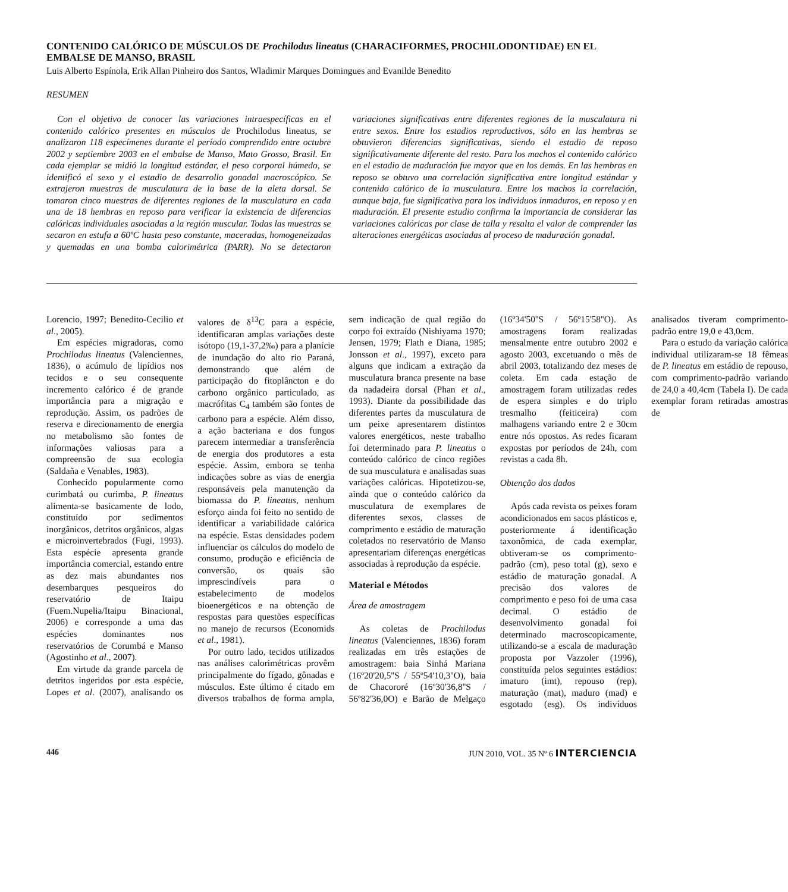CONTENIDO CALÓRICO DE MÚSCULOS DE Prochilodus lineatus (CHARACIFORMES, PROCHILODONTIDAE) EN EL EMBALSE DE MANSO, BRASIL
Luis Alberto Espínola, Erik Allan Pinheiro dos Santos, Wladimir Marques Domingues and Evanilde Benedito
RESUMEN
Con el objetivo de conocer las variaciones intraespecíficas en el contenido calórico presentes en músculos de Prochilodus lineatus, se analizaron 118 especímenes durante el período comprendido entre octubre 2002 y septiembre 2003 en el embalse de Manso, Mato Grosso, Brasil. En cada ejemplar se midió la longitud estándar, el peso corporal húmedo, se identificó el sexo y el estadio de desarrollo gonadal macroscópico. Se extrajeron muestras de musculatura de la base de la aleta dorsal. Se tomaron cinco muestras de diferentes regiones de la musculatura en cada una de 18 hembras en reposo para verificar la existencia de diferencias calóricas individuales asociadas a la región muscular. Todas las muestras se secaron en estufa a 60ºC hasta peso constante, maceradas, homogeneizadas y quemadas en una bomba calorimétrica (PARR). No se detectaron variaciones significativas entre diferentes regiones de la musculatura ni entre sexos. Entre los estadios reproductivos, sólo en las hembras se obtuvieron diferencias significativas, siendo el estadio de reposo significativamente diferente del resto. Para los machos el contenido calórico en el estadio de maduración fue mayor que en los demás. En las hembras en reposo se obtuvo una correlación significativa entre longitud estándar y contenido calórico de la musculatura. Entre los machos la correlación, aunque baja, fue significativa para los individuos inmaduros, en reposo y en maduración. El presente estudio confirma la importancia de considerar las variaciones calóricas por clase de talla y resalta el valor de comprender las alteraciones energéticas asociadas al proceso de maduración gonadal.
Lorencio, 1997; Benedito-Cecilio et al., 2005).
Em espécies migradoras, como Prochilodus lineatus (Valenciennes, 1836), o acúmulo de lipídios nos tecidos e o seu consequente incremento calórico é de grande importância para a migração e reprodução. Assim, os padrões de reserva e direcionamento de energia no metabolismo são fontes de informações valiosas para a compreensão de sua ecologia (Saldaña e Venables, 1983).
Conhecido popularmente como curimbatá ou curimba, P. lineatus alimenta-se basicamente de lodo, constituído por sedimentos inorgânicos, detritos orgânicos, algas e microinvertebrados (Fugi, 1993). Esta espécie apresenta grande importância comercial, estando entre as dez mais abundantes nos desembarques pesqueiros do reservatório de Itaipu (Fuem.Nupelia/Itaipu Binacional, 2006) e corresponde a uma das espécies dominantes nos reservatórios de Corumbá e Manso (Agostinho et al., 2007).
Em virtude da grande parcela de detritos ingeridos por esta espécie, Lopes et al. (2007), analisando os valores de δ<sup>13</sup>C para a espécie, identificaran amplas variações deste isótopo (19,1-37,2‰) para a planície de inundação do alto rio Paraná, demonstrando que além de participação do fitoplâncton e do carbono orgânico particulado, as macrófitas C<sub>4</sub> também são fontes de carbono para a espécie. Além disso, a ação bacteriana e dos fungos parecem intermediar a transferência de energia dos produtores a esta espécie. Assim, embora se tenha indicações sobre as vias de energia responsáveis pela manutenção da biomassa do P. lineatus, nenhum esforço ainda foi feito no sentido de identificar a variabilidade calórica na espécie. Estas densidades podem influenciar os cálculos do modelo de consumo, produção e eficiência de conversão, os quais são imprescindíveis para o estabelecimento de modelos bioenergéticos e na obtenção de respostas para questões específicas no manejo de recursos (Economids et al., 1981).
Por outro lado, tecidos utilizados nas análises calorimétricas provêm principalmente do fígado, gônadas e músculos. Este último é citado em diversos trabalhos de forma ampla, sem indicação de qual região do corpo foi extraído (Nishiyama 1970; Jensen, 1979; Flath e Diana, 1985; Jonsson et al., 1997), exceto para alguns que indicam a extração da musculatura branca presente na base da nadadeira dorsal (Phan et al., 1993). Diante da possibilidade das diferentes partes da musculatura de um peixe apresentarem distintos valores energéticos, neste trabalho foi determinado para P. lineatus o conteúdo calórico de cinco regiões de sua musculatura e analisadas suas variações calóricas. Hipotetizou-se, ainda que o conteúdo calórico da musculatura de exemplares de diferentes sexos, classes de comprimento e estádio de maturação coletados no reservatório de Manso apresentariam diferenças energéticas associadas à reprodução da espécie.
Material e Métodos
Área de amostragem
As coletas de Prochilodus lineatus (Valenciennes, 1836) foram realizadas em três estações de amostragem: baia Sinhá Mariana (16º20'20,5''S / 55º54'10,3''O), baia de Chacororé (16º30'36,8''S / 56º82'36,0O) e Barão de Melgaço (16º34'50''S / 56º15'58''O). As amostragens foram realizadas mensalmente entre outubro 2002 e agosto 2003, excetuando o mês de abril 2003, totalizando dez meses de coleta. Em cada estação de amostragem foram utilizadas redes de espera simples e do triplo tresmalho (feiticeira) com malhagens variando entre 2 e 30cm entre nós opostos. As redes ficaram expostas por períodos de 24h, com revistas a cada 8h.
Obtenção dos dados
Após cada revista os peixes foram acondicionados em sacos plásticos e, posteriormente á identificação taxonômica, de cada exemplar, obtiveram-se os comprimento-padrão (cm), peso total (g), sexo e estádio de maturação gonadal. A precisão dos valores de comprimento e peso foi de uma casa decimal. O estádio de desenvolvimento gonadal foi determinado macroscopicamente, utilizando-se a escala de maduração proposta por Vazzoler (1996), constituída pelos seguintes estádios: imaturo (imt), repouso (rep), maturação (mat), maduro (mad) e esgotado (esg). Os indivíduos analisados tiveram comprimento-padrão entre 19,0 e 43,0cm.
Para o estudo da variação calórica individual utilizaram-se 18 fêmeas de P. lineatus em estádio de repouso, com comprimento-padrão variando de 24,0 a 40,4cm (Tabela I). De cada exemplar foram retiradas amostras de
446 JUN 2010, VOL. 35 Nº 6 INTERCIENCIA